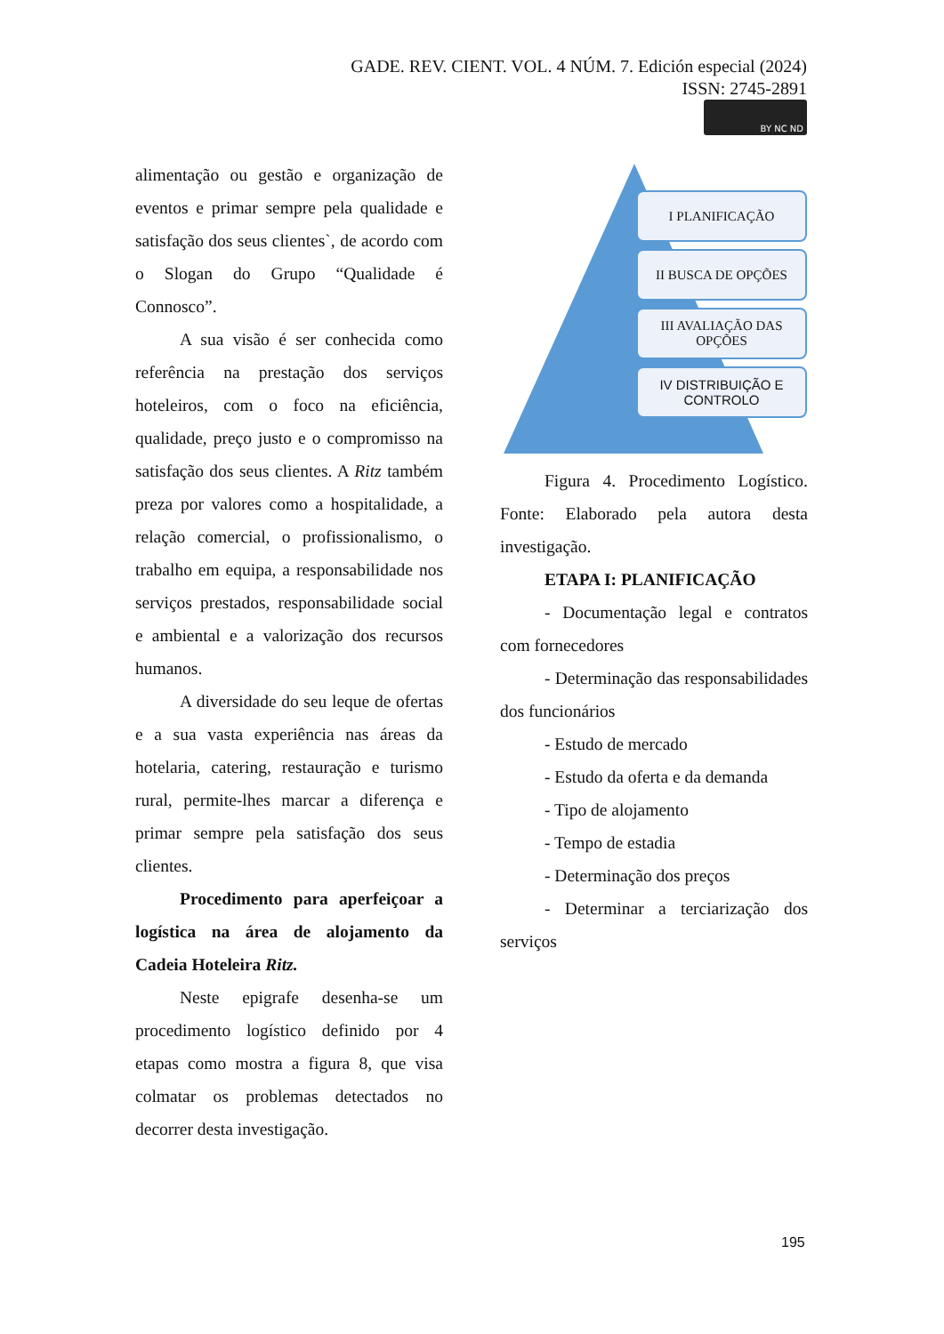GADE. REV. CIENT. VOL. 4 NÚM. 7. Edición especial (2024)
ISSN: 2745-2891
BY NC ND
alimentação ou gestão e organização de eventos e primar sempre pela qualidade e satisfação dos seus clientes`, de acordo com o Slogan do Grupo “Qualidade é Connosco”.
A sua visão é ser conhecida como referência na prestação dos serviços hoteleiros, com o foco na eficiência, qualidade, preço justo e o compromisso na satisfação dos seus clientes. A Ritz também preza por valores como a hospitalidade, a relação comercial, o profissionalismo, o trabalho em equipa, a responsabilidade nos serviços prestados, responsabilidade social e ambiental e a valorização dos recursos humanos.
A diversidade do seu leque de ofertas e a sua vasta experiência nas áreas da hotelaria, catering, restauração e turismo rural, permite-lhes marcar a diferença e primar sempre pela satisfação dos seus clientes.
Procedimento para aperfeiçoar a logística na área de alojamento da Cadeia Hoteleira Ritz.
Neste epigrafe desenha-se um procedimento logístico definido por 4 etapas como mostra a figura 8, que visa colmatar os problemas detectados no decorrer desta investigação.
I PLANIFICAÇÃO
II BUSCA DE OPÇÕES
III AVALIAÇÃO DAS OPÇÕES
IV DISTRIBUIÇÃO E CONTROLO
Figura 4. Procedimento Logístico. Fonte: Elaborado pela autora desta investigação.
ETAPA I: PLANIFICAÇÃO
- Documentação legal e contratos com fornecedores
- Determinação das responsabilidades dos funcionários
- Estudo de mercado
- Estudo da oferta e da demanda
- Tipo de alojamento
- Tempo de estadia
- Determinação dos preços
- Determinar a terciarização dos serviços
195